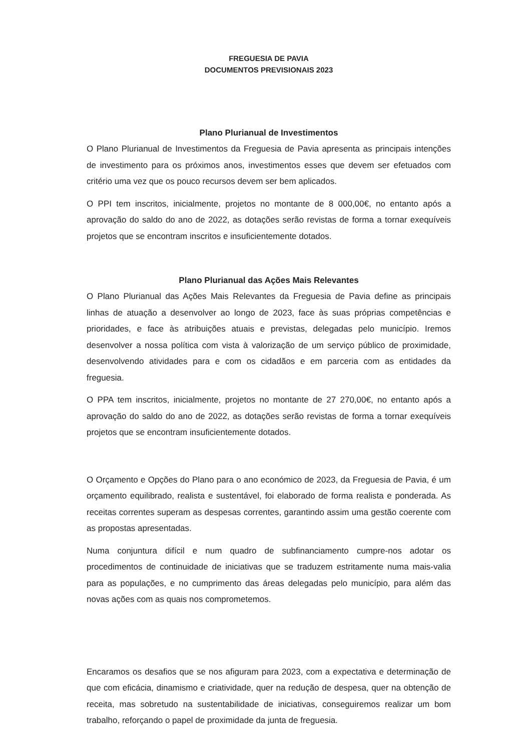FREGUESIA DE PAVIA
DOCUMENTOS PREVISIONAIS 2023
Plano Plurianual de Investimentos
O Plano Plurianual de Investimentos da Freguesia de Pavia apresenta as principais intenções de investimento para os próximos anos, investimentos esses que devem ser efetuados com critério uma vez que os pouco recursos devem ser bem aplicados.
O PPI tem inscritos, inicialmente, projetos no montante de 8 000,00€, no entanto após a aprovação do saldo do ano de 2022, as dotações serão revistas de forma a tornar exequíveis projetos que se encontram inscritos e insuficientemente dotados.
Plano Plurianual das Ações Mais Relevantes
O Plano Plurianual das Ações Mais Relevantes da Freguesia de Pavia define as principais linhas de atuação a desenvolver ao longo de 2023, face às suas próprias competências e prioridades, e face às atribuições atuais e previstas, delegadas pelo município. Iremos desenvolver a nossa política com vista à valorização de um serviço público de proximidade, desenvolvendo atividades para e com os cidadãos e em parceria com as entidades da freguesia.
O PPA tem inscritos, inicialmente, projetos no montante de 27 270,00€, no entanto após a aprovação do saldo do ano de 2022, as dotações serão revistas de forma a tornar exequíveis projetos que se encontram insuficientemente dotados.
O Orçamento e Opções do Plano para o ano económico de 2023, da Freguesia de Pavia, é um orçamento equilibrado, realista e sustentável, foi elaborado de forma realista e ponderada. As receitas correntes superam as despesas correntes, garantindo assim uma gestão coerente com as propostas apresentadas.
Numa conjuntura difícil e num quadro de subfinanciamento cumpre-nos adotar os procedimentos de continuidade de iniciativas que se traduzem estritamente numa mais-valia para as populações, e no cumprimento das áreas delegadas pelo município, para além das novas ações com as quais nos comprometemos.
Encaramos os desafios que se nos afiguram para 2023, com a expectativa e determinação de que com eficácia, dinamismo e criatividade, quer na redução de despesa, quer na obtenção de receita, mas sobretudo na sustentabilidade de iniciativas, conseguiremos realizar um bom trabalho, reforçando o papel de proximidade da junta de freguesia.